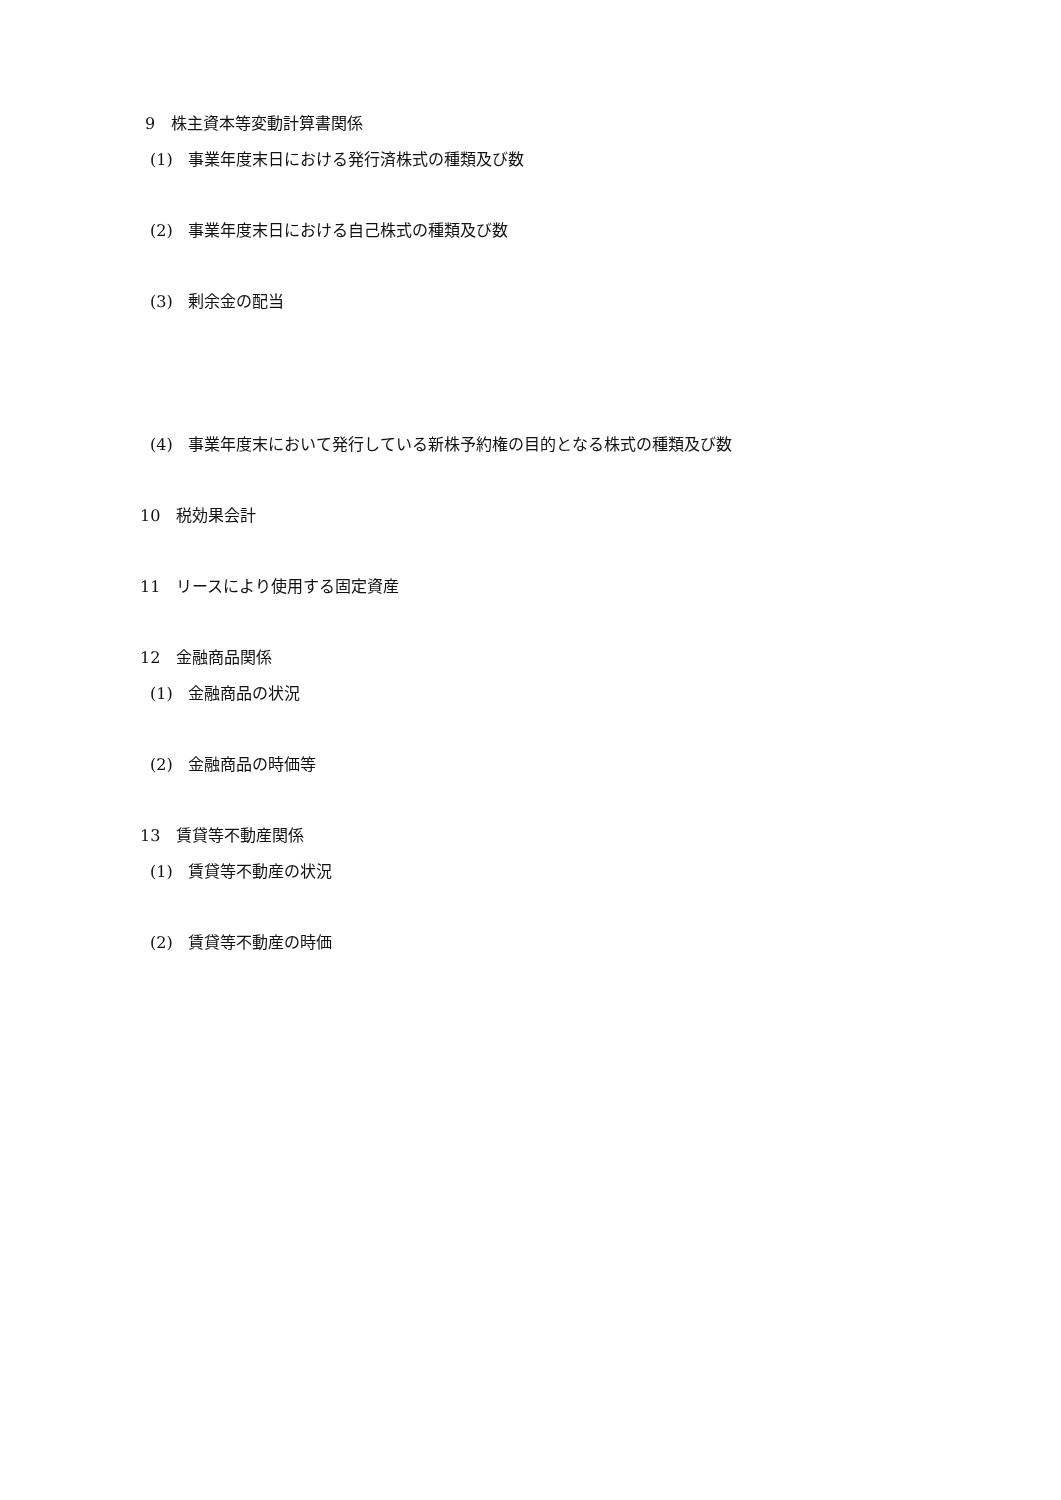9 株主資本等変動計算書関係
(1) 事業年度末日における発行済株式の種類及び数
(2) 事業年度末日における自己株式の種類及び数
(3) 剰余金の配当
(4) 事業年度末において発行している新株予約権の目的となる株式の種類及び数
10 税効果会計
11 リースにより使用する固定資産
12 金融商品関係
(1) 金融商品の状況
(2) 金融商品の時価等
13 賃貸等不動産関係
(1) 賃貸等不動産の状況
(2) 賃貸等不動産の時価